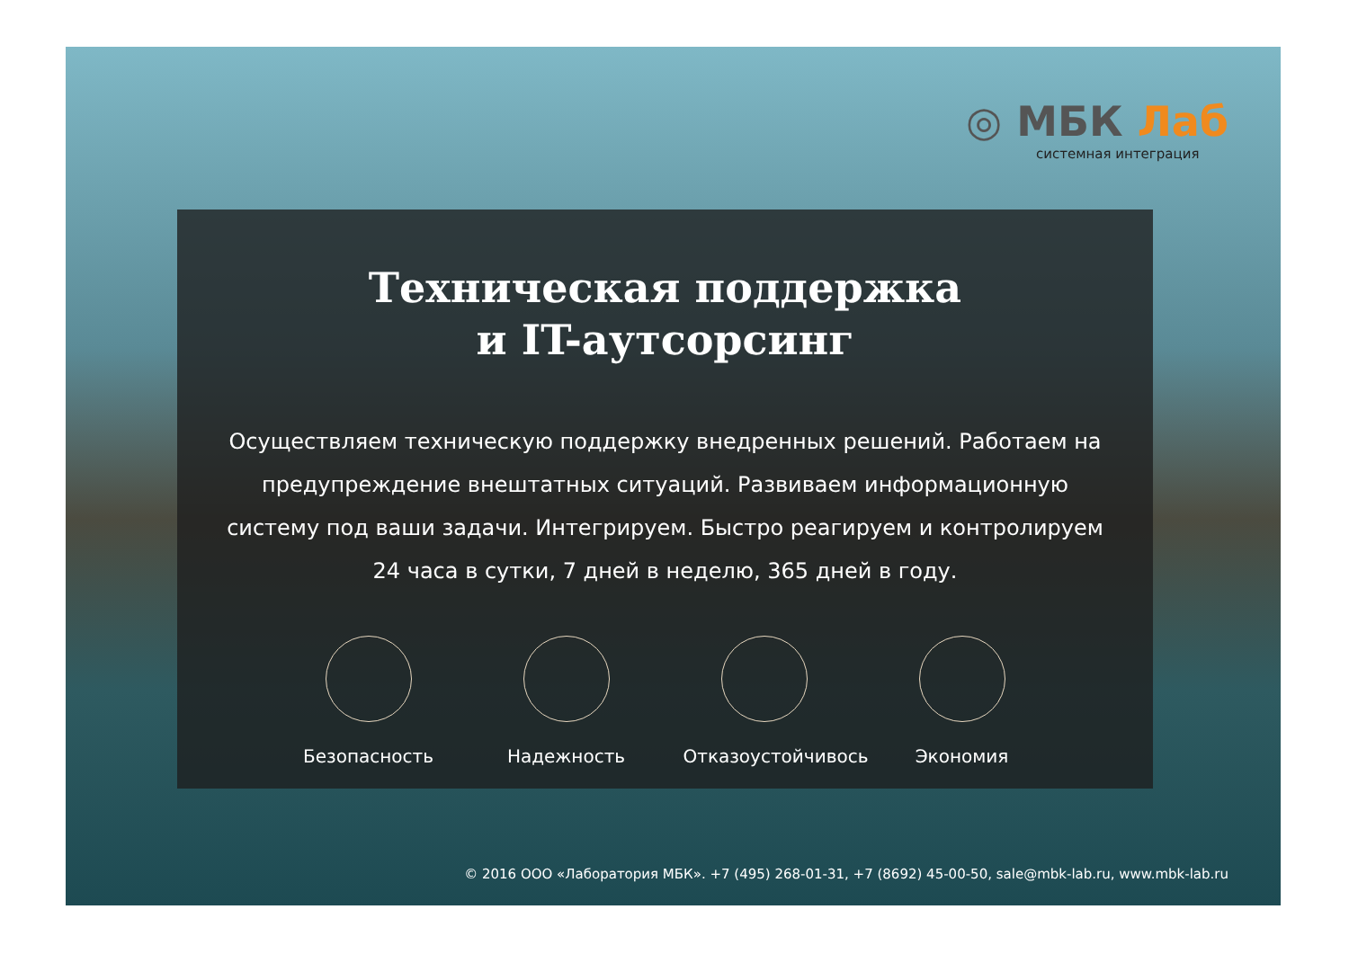◎ МБК Лаб
системная интеграция
Техническая поддержка
и IT-аутсорсинг
Осуществляем техническую поддержку внедренных решений. Работаем на предупреждение внештатных ситуаций. Развиваем информационную систему под ваши задачи. Интегрируем. Быстро реагируем и контролируем 24 часа в сутки, 7 дней в неделю, 365 дней в году.
Безопасность Надежность Отказоустойчивось
Экономия
© 2016 ООО «Лаборатория МБК». +7 (495) 268-01-31, +7 (8692) 45-00-50, sale@mbk-lab.ru, www.mbk-lab.ru